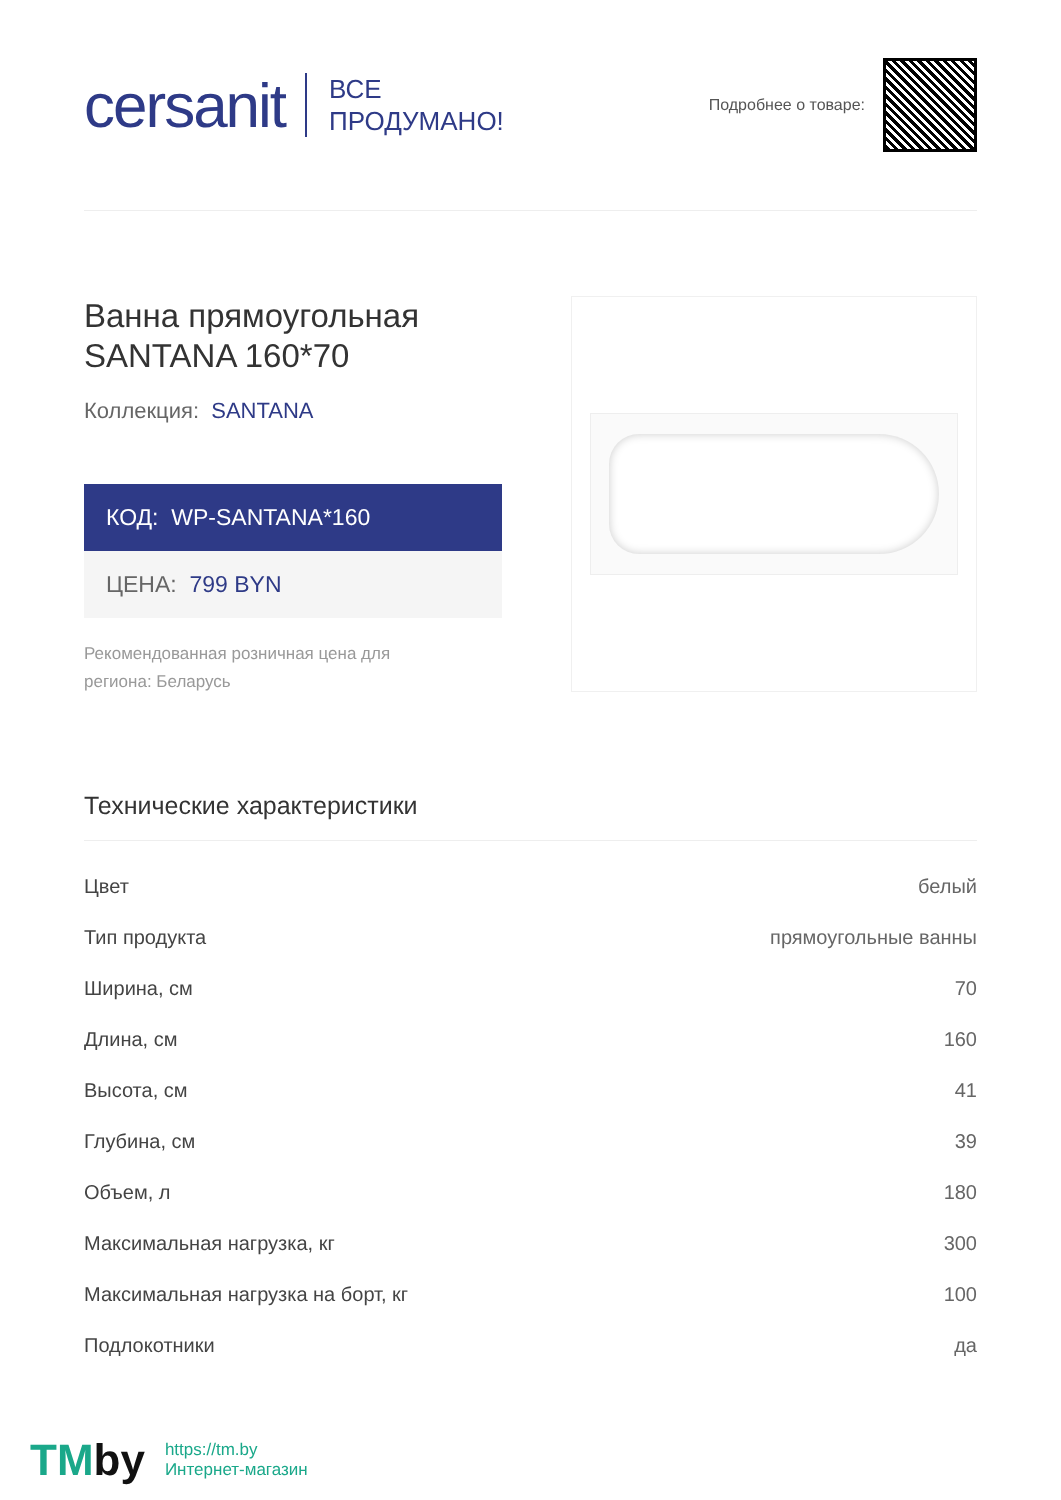cersanit
ВСЕ
ПРОДУМАНО!
Подробнее о товаре:
Ванна прямоугольная
SANTANA 160*70
Коллекция: SANTANA
КОД: WP-SANTANA*160
ЦЕНА: 799 BYN
Рекомендованная розничная цена для региона: Беларусь
Технические характеристики
| Цвет | белый |
| Тип продукта | прямоугольные ванны |
| Ширина, см | 70 |
| Длина, см | 160 |
| Высота, см | 41 |
| Глубина, см | 39 |
| Объем, л | 180 |
| Максимальная нагрузка, кг | 300 |
| Максимальная нагрузка на борт, кг | 100 |
| Подлокотники | да |
TMby https://tm.by
Интернет-магазин